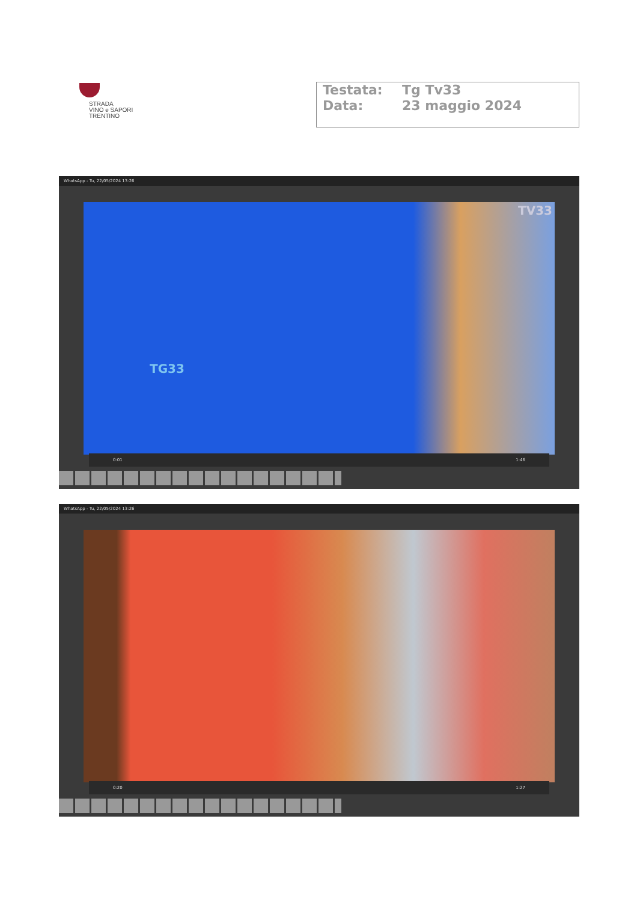STRADA
VINO e SAPORI
TRENTINO
Testata: Tg Tv33
Data: 23 maggio 2024
WhatsApp - Tu, 22/05/2024 13:26
TG33
TV33
0:01 1:46
WhatsApp - Tu, 22/05/2024 13:26
0:20 1:27